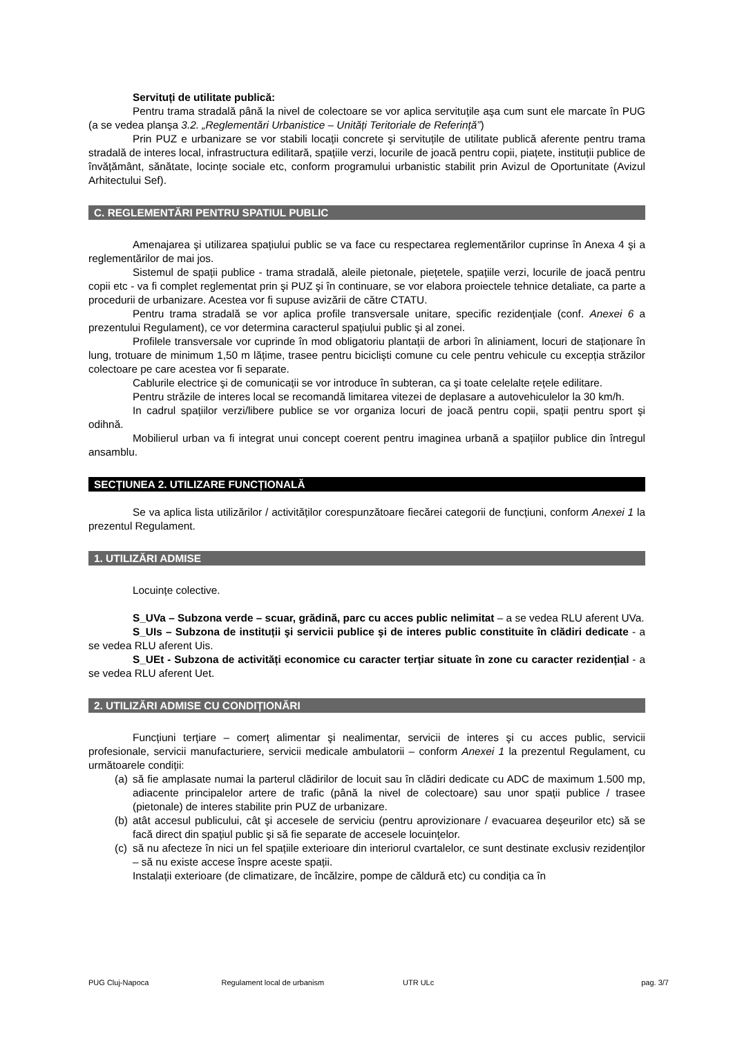Servituți de utilitate publică:
Pentru trama stradală până la nivel de colectoare se vor aplica servituțile aşa cum sunt ele marcate în PUG (a se vedea planşa 3.2. „Reglementări Urbanistice – Unități Teritoriale de Referință”)
Prin PUZ e urbanizare se vor stabili locații concrete şi servituțile de utilitate publică aferente pentru trama stradală de interes local, infrastructura edilitară, spațiile verzi, locurile de joacă pentru copii, piațete, instituții publice de învățământ, sănătate, locințe sociale etc, conform programului urbanistic stabilit prin Avizul de Oportunitate (Avizul Arhitectului Sef).
C. REGLEMENTĂRI PENTRU SPATIUL PUBLIC
Amenajarea şi utilizarea spațiului public se va face cu respectarea reglementărilor cuprinse în Anexa 4 şi a reglementărilor de mai jos.
Sistemul de spații publice - trama stradală, aleile pietonale, piețetele, spațiile verzi, locurile de joacă pentru copii etc - va fi complet reglementat prin şi PUZ şi în continuare, se vor elabora proiectele tehnice detaliate, ca parte a procedurii de urbanizare. Acestea vor fi supuse avizării de către CTATU.
Pentru trama stradală se vor aplica profile transversale unitare, specific rezidențiale (conf. Anexei 6 a prezentului Regulament), ce vor determina caracterul spațiului public şi al zonei.
Profilele transversale vor cuprinde în mod obligatoriu plantații de arbori în aliniament, locuri de staționare în lung, trotuare de minimum 1,50 m lățime, trasee pentru biciclişti comune cu cele pentru vehicule cu excepția străzilor colectoare pe care acestea vor fi separate.
Cablurile electrice şi de comunicații se vor introduce în subteran, ca şi toate celelalte rețele edilitare.
Pentru străzile de interes local se recomandă limitarea vitezei de deplasare a autovehiculelor la 30 km/h.
In cadrul spațiilor verzi/libere publice se vor organiza locuri de joacă pentru copii, spații pentru sport şi odihnă.
Mobilierul urban va fi integrat unui concept coerent pentru imaginea urbană a spațiilor publice din întregul ansamblu.
SECȚIUNEA 2. UTILIZARE FUNCȚIONALĂ
Se va aplica lista utilizărilor / activităților corespunzătoare fiecărei categorii de funcțiuni, conform Anexei 1 la prezentul Regulament.
1. UTILIZĂRI ADMISE
Locuințe colective.
S_UVa – Subzona verde – scuar, grădină, parc cu acces public nelimitat – a se vedea RLU aferent UVa.
S_UIs – Subzona de instituții şi servicii publice şi de interes public constituite în clădiri dedicate - a se vedea RLU aferent Uis.
S_UEt - Subzona de activități economice cu caracter terțiar situate în zone cu caracter rezidențial - a se vedea RLU aferent Uet.
2. UTILIZĂRI ADMISE CU CONDIȚIONĂRI
Funcțiuni terțiare – comerț alimentar şi nealimentar, servicii de interes şi cu acces public, servicii profesionale, servicii manufacturiere, servicii medicale ambulatorii – conform Anexei 1 la prezentul Regulament, cu următoarele condiții:
(a)
să fie amplasate numai la parterul clădirilor de locuit sau în clădiri dedicate cu ADC de maximum 1.500 mp, adiacente principalelor artere de trafic (până la nivel de colectoare) sau unor spații publice / trasee (pietonale) de interes stabilite prin PUZ de urbanizare.
(b)
atât accesul publicului, cât şi accesele de serviciu (pentru aprovizionare / evacuarea deşeurilor etc) să se facă direct din spațiul public şi să fie separate de accesele locuințelor.
(c)
să nu afecteze în nici un fel spațiile exterioare din interiorul cvartalelor, ce sunt destinate exclusiv rezidenților – să nu existe accese înspre aceste spații.
Instalații exterioare (de climatizare, de încălzire, pompe de căldură etc) cu condiția ca în
PUG Cluj-Napoca Regulament local de urbanism UTR ULc pag. 3/7